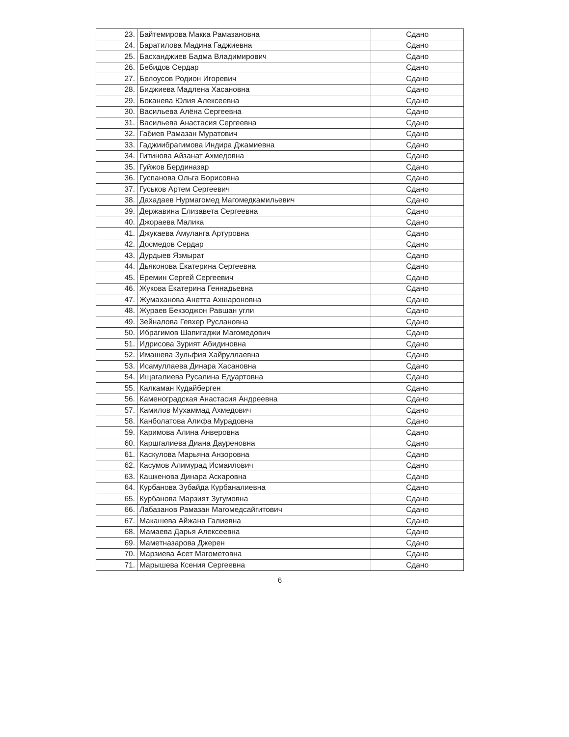| 23. | Байтемирова Макка Рамазановна | Сдано |
| 24. | Баратилова Мадина Гаджиевна | Сдано |
| 25. | Басханджиев Бадма Владимирович | Сдано |
| 26. | Бебидов Сердар | Сдано |
| 27. | Белоусов Родион Игоревич | Сдано |
| 28. | Биджиева Мадлена Хасановна | Сдано |
| 29. | Боканева Юлия Алексеевна | Сдано |
| 30. | Васильева Алёна Сергеевна | Сдано |
| 31. | Васильева Анастасия Сергеевна | Сдано |
| 32. | Габиев Рамазан Муратович | Сдано |
| 33. | Гаджиибрагимова Индира Джамиевна | Сдано |
| 34. | Гитинова Айзанат Ахмедовна | Сдано |
| 35. | Гуйжов Бердиназар | Сдано |
| 36. | Гуспанова Ольга Борисовна | Сдано |
| 37. | Гуськов Артем Сергеевич | Сдано |
| 38. | Дахадаев Нурмагомед Магомедкамильевич | Сдано |
| 39. | Державина Елизавета Сергеевна | Сдано |
| 40. | Джораева Малика | Сдано |
| 41. | Джукаева Амуланга Артуровна | Сдано |
| 42. | Досмедов Сердар | Сдано |
| 43. | Дурдыев Язмырат | Сдано |
| 44. | Дьяконова Екатерина Сергеевна | Сдано |
| 45. | Еремин Сергей Сергеевич | Сдано |
| 46. | Жукова Екатерина Геннадьевна | Сдано |
| 47. | Жумаханова Анетта Ахшароновна | Сдано |
| 48. | Жураев Бекзоджон Равшан угли | Сдано |
| 49. | Зейналова Гевхер Руслановна | Сдано |
| 50. | Ибрагимов Шапигаджи Магомедович | Сдано |
| 51. | Идрисова Зурият Абидиновна | Сдано |
| 52. | Имашева Зульфия Хайруллаевна | Сдано |
| 53. | Исамуллаева Динара Хасановна | Сдано |
| 54. | Ищагалиева Русалина Едуартовна | Сдано |
| 55. | Калкаман Кудайберген | Сдано |
| 56. | Каменоградская Анастасия Андреевна | Сдано |
| 57. | Камилов Мухаммад Ахмедович | Сдано |
| 58. | Канболатова Алифа Мурадовна | Сдано |
| 59. | Каримова Алина Анверовна | Сдано |
| 60. | Каршгалиева Диана Дауреновна | Сдано |
| 61. | Каскулова Марьяна Анзоровна | Сдано |
| 62. | Касумов Алимурад Исмаилович | Сдано |
| 63. | Кашкенова Динара Аскаровна | Сдано |
| 64. | Курбанова Зубайда Курбаналиевна | Сдано |
| 65. | Курбанова Марзият Зугумовна | Сдано |
| 66. | Лабазанов Рамазан Магомедсайгитович | Сдано |
| 67. | Макашева Айжана Галиевна | Сдано |
| 68. | Мамаева Дарья Алексеевна | Сдано |
| 69. | Маметназарова Джерен | Сдано |
| 70. | Марзиева Асет Магометовна | Сдано |
| 71. | Марышева Ксения Сергеевна | Сдано |
6